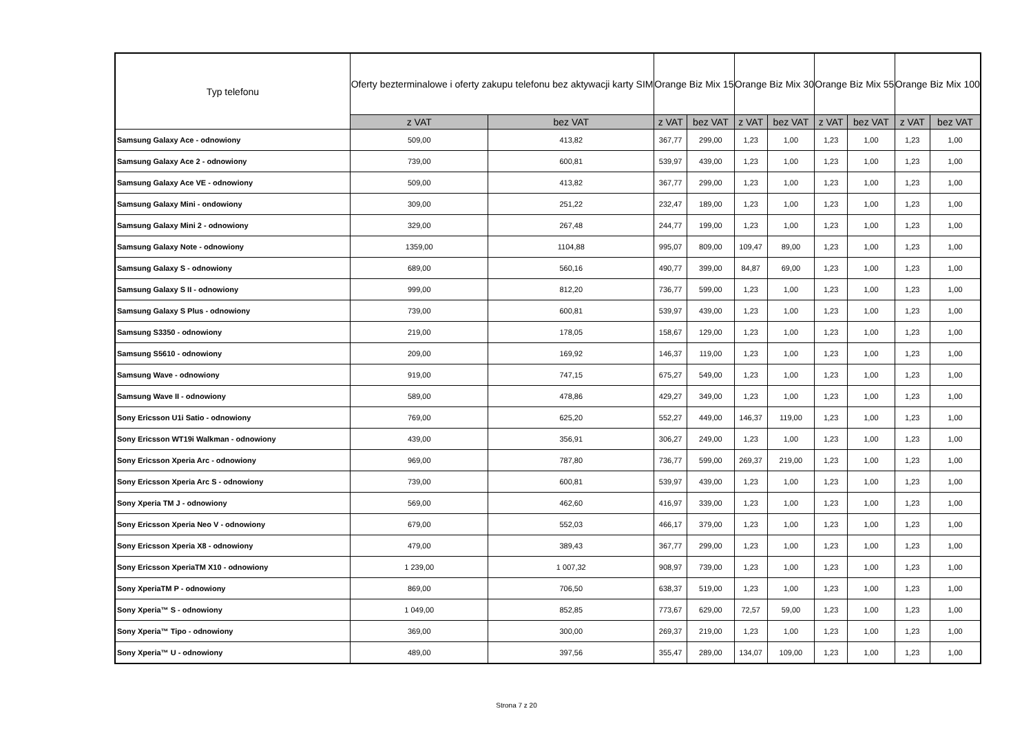| Typ telefonu | Oferty bezterminalowe i oferty zakupu telefonu bez aktywacji karty SIM | | Orange Biz Mix 15 | | Orange Biz Mix 30 | | Orange Biz Mix 55 | | Orange Biz Mix 100 | |
| --- | --- | --- | --- | --- | --- | --- | --- | --- | --- | --- |
| | z VAT | bez VAT | z VAT | bez VAT | z VAT | bez VAT | z VAT | bez VAT | z VAT | bez VAT |
| Samsung Galaxy Ace - odnowiony | 509,00 | 413,82 | 367,77 | 299,00 | 1,23 | 1,00 | 1,23 | 1,00 | 1,23 | 1,00 |
| Samsung Galaxy Ace 2 - odnowiony | 739,00 | 600,81 | 539,97 | 439,00 | 1,23 | 1,00 | 1,23 | 1,00 | 1,23 | 1,00 |
| Samsung Galaxy Ace VE - odnowiony | 509,00 | 413,82 | 367,77 | 299,00 | 1,23 | 1,00 | 1,23 | 1,00 | 1,23 | 1,00 |
| Samsung Galaxy Mini - ondowiony | 309,00 | 251,22 | 232,47 | 189,00 | 1,23 | 1,00 | 1,23 | 1,00 | 1,23 | 1,00 |
| Samsung Galaxy Mini 2 - odnowiony | 329,00 | 267,48 | 244,77 | 199,00 | 1,23 | 1,00 | 1,23 | 1,00 | 1,23 | 1,00 |
| Samsung Galaxy Note - odnowiony | 1359,00 | 1104,88 | 995,07 | 809,00 | 109,47 | 89,00 | 1,23 | 1,00 | 1,23 | 1,00 |
| Samsung Galaxy S - odnowiony | 689,00 | 560,16 | 490,77 | 399,00 | 84,87 | 69,00 | 1,23 | 1,00 | 1,23 | 1,00 |
| Samsung Galaxy S II - odnowiony | 999,00 | 812,20 | 736,77 | 599,00 | 1,23 | 1,00 | 1,23 | 1,00 | 1,23 | 1,00 |
| Samsung Galaxy S Plus - odnowiony | 739,00 | 600,81 | 539,97 | 439,00 | 1,23 | 1,00 | 1,23 | 1,00 | 1,23 | 1,00 |
| Samsung S3350 - odnowiony | 219,00 | 178,05 | 158,67 | 129,00 | 1,23 | 1,00 | 1,23 | 1,00 | 1,23 | 1,00 |
| Samsung S5610 - odnowiony | 209,00 | 169,92 | 146,37 | 119,00 | 1,23 | 1,00 | 1,23 | 1,00 | 1,23 | 1,00 |
| Samsung Wave - odnowiony | 919,00 | 747,15 | 675,27 | 549,00 | 1,23 | 1,00 | 1,23 | 1,00 | 1,23 | 1,00 |
| Samsung Wave II - odnowiony | 589,00 | 478,86 | 429,27 | 349,00 | 1,23 | 1,00 | 1,23 | 1,00 | 1,23 | 1,00 |
| Sony Ericsson U1i Satio - odnowiony | 769,00 | 625,20 | 552,27 | 449,00 | 146,37 | 119,00 | 1,23 | 1,00 | 1,23 | 1,00 |
| Sony Ericsson WT19i Walkman - odnowiony | 439,00 | 356,91 | 306,27 | 249,00 | 1,23 | 1,00 | 1,23 | 1,00 | 1,23 | 1,00 |
| Sony Ericsson Xperia Arc - odnowiony | 969,00 | 787,80 | 736,77 | 599,00 | 269,37 | 219,00 | 1,23 | 1,00 | 1,23 | 1,00 |
| Sony Ericsson Xperia Arc S - odnowiony | 739,00 | 600,81 | 539,97 | 439,00 | 1,23 | 1,00 | 1,23 | 1,00 | 1,23 | 1,00 |
| Sony Xperia TM J - odnowiony | 569,00 | 462,60 | 416,97 | 339,00 | 1,23 | 1,00 | 1,23 | 1,00 | 1,23 | 1,00 |
| Sony Ericsson Xperia Neo V - odnowiony | 679,00 | 552,03 | 466,17 | 379,00 | 1,23 | 1,00 | 1,23 | 1,00 | 1,23 | 1,00 |
| Sony Ericsson Xperia X8 - odnowiony | 479,00 | 389,43 | 367,77 | 299,00 | 1,23 | 1,00 | 1,23 | 1,00 | 1,23 | 1,00 |
| Sony Ericsson XperiaTM X10 - odnowiony | 1 239,00 | 1 007,32 | 908,97 | 739,00 | 1,23 | 1,00 | 1,23 | 1,00 | 1,23 | 1,00 |
| Sony XperiaTM P - odnowiony | 869,00 | 706,50 | 638,37 | 519,00 | 1,23 | 1,00 | 1,23 | 1,00 | 1,23 | 1,00 |
| Sony Xperia™ S - odnowiony | 1 049,00 | 852,85 | 773,67 | 629,00 | 72,57 | 59,00 | 1,23 | 1,00 | 1,23 | 1,00 |
| Sony Xperia™ Tipo - odnowiony | 369,00 | 300,00 | 269,37 | 219,00 | 1,23 | 1,00 | 1,23 | 1,00 | 1,23 | 1,00 |
| Sony Xperia™ U - odnowiony | 489,00 | 397,56 | 355,47 | 289,00 | 134,07 | 109,00 | 1,23 | 1,00 | 1,23 | 1,00 |
Strona 7 z 20